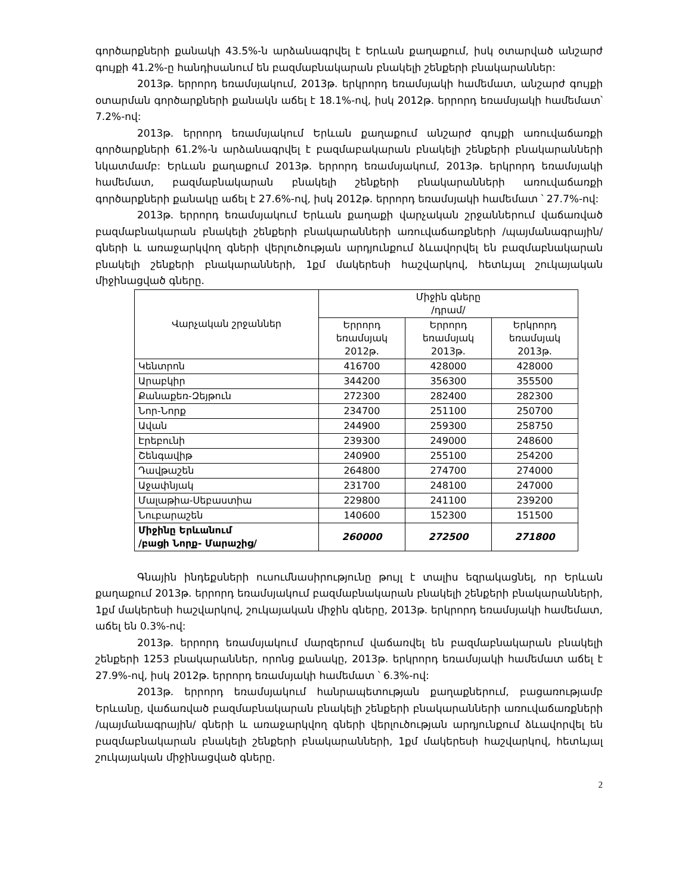գործարքների քանակի 43.5%-ն արձանագրվել է Երևան քաղաքում, իսկ օտարված անշարժ գույքի 41.2%-ը հանդիսանում են բազմաբնակարան բնակելի շենքերի բնակարաններ:
2013թ. երրորդ եռամսյակում, 2013թ. երկրորդ եռամսյակի համեմատ, անշարժ գույքի օտարման գործարքների քանակն աճել է 18.1%-ով, իսկ 2012թ. երրորդ եռամսյակի համեմատ՝ 7.2%-ով:
2013թ. երրորդ եռամսյակում Երևան քաղաքում անշարժ գույքի առուվաճառքի գործարքների 61.2%-ն արձանագրվել է բազմաբակարան բնակելի շենքերի բնակարանների նկատմամբ: Երևան քաղաքում 2013թ. երրորդ եռամսյակում, 2013թ. երկրորդ եռամսյակի համեմատ, բազմաբնակարան բնակելի շենքերի բնակարանների առուվաճառքի գործարքների քանակը աճել է 27.6%-ով, իսկ 2012թ. երրորդ եռամսյակի համեմատ ՝ 27.7%-ով:
2013թ. երրորդ եռամսյակում Երևան քաղաքի վարչական շրջաններում վաճառված բազմաբնակարան բնակելի շենքերի բնակարանների առուվաճառքների /պայմանագրային/ գների և առաջարկվող գների վերլուծության արդյունքում ձևավորվել են բազմաբնակարան բնակելի շենքերի բնակարանների, 1քմ մակերեսի հաշվարկով, հետևյալ շուկայական միջինացված գները.
| Վարչական շրջաններ | Միջին գները /դրամ/ | | |
| --- | --- | --- | --- |
| | Երրորդ եռամսյակ 2012թ. | Երրորդ եռամսյակ 2013թ. | Երկրորդ եռամսյակ 2013թ. |
| Կենտրոն | 416700 | 428000 | 428000 |
| Արաբկիր | 344200 | 356300 | 355500 |
| Քանաքեռ-Զեյթուն | 272300 | 282400 | 282300 |
| Նոր-Նորք | 234700 | 251100 | 250700 |
| Ավան | 244900 | 259300 | 258750 |
| Էրեբունի | 239300 | 249000 | 248600 |
| Շենգավիթ | 240900 | 255100 | 254200 |
| Դավթաշեն | 264800 | 274700 | 274000 |
| Աջափնյակ | 231700 | 248100 | 247000 |
| Մալաթիա-Սեբաստիա | 229800 | 241100 | 239200 |
| Նուբարաշեն | 140600 | 152300 | 151500 |
| Միջինը Երևանում /բացի Նորք- Մարաշից/ | 260000 | 272500 | 271800 |
Գնային ինդեքսների ուսումնասիրությունը թույլ է տալիս եզրակացնել, որ Երևան քաղաքում 2013թ. երրորդ եռամսյակում բազմաբնակարան բնակելի շենքերի բնակարանների, 1քմ մակերեսի հաշվարկով, շուկայական միջին գները, 2013թ. երկրորդ եռամսյակի համեմատ, աճել են 0.3%-ով:
2013թ. երրորդ եռամսյակում մարզերում վաճառվել են բազմաբնակարան բնակելի շենքերի 1253 բնակարաններ, որոնց քանակը, 2013թ. երկրորդ եռամսյակի համեմատ աճել է 27.9%-ով, իսկ 2012թ. երրորդ եռամսյակի համեմատ ՝ 6.3%-ով:
2013թ. երրորդ եռամսյակում հանրապետության քաղաքներում, բացառությամբ Երևանը, վաճառված բազմաբնակարան բնակելի շենքերի բնակարանների առուվաճառքների /պայմանագրային/ գների և առաջարկվող գների վերլուծության արդյունքում ձևավորվել են բազմաբնակարան բնակելի շենքերի բնակարանների, 1քմ մակերեսի հաշվարկով, հետևյալ շուկայական միջինացված գները.
2